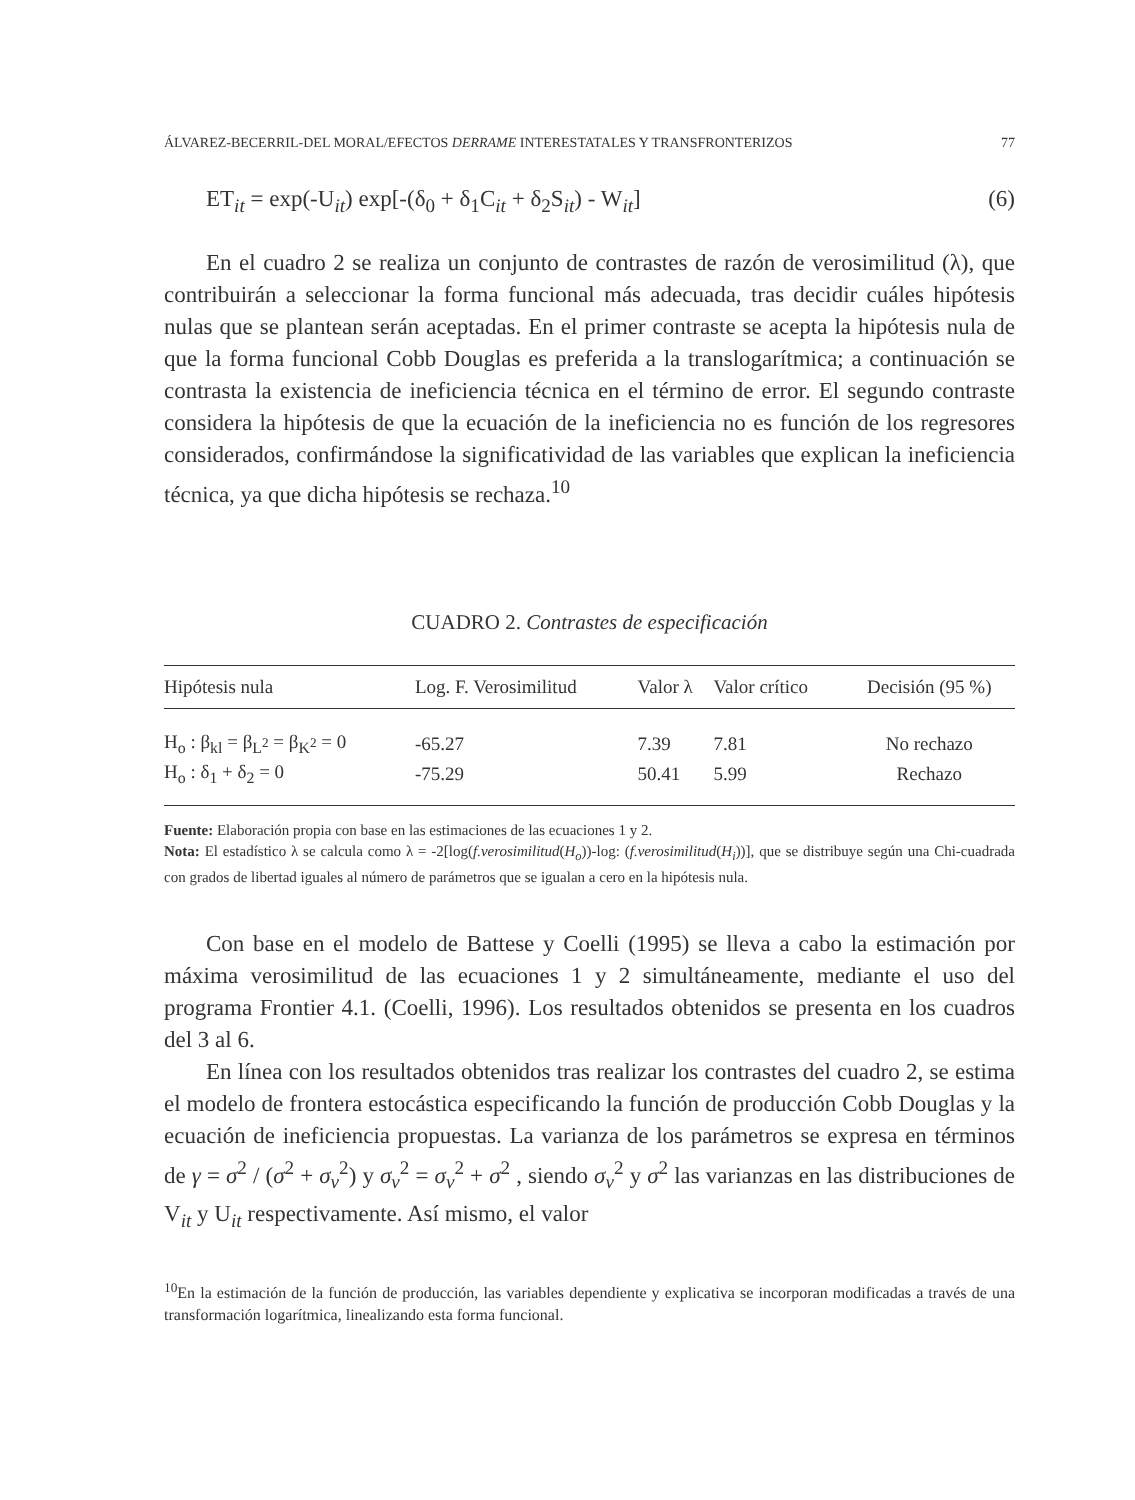ÁLVAREZ-BECERRIL-DEL MORAL/EFECTOS DERRAME INTERESTATALES Y TRANSFRONTERIZOS 77
ET<sub>it</sub> = exp(-U<sub>it</sub>) exp[-(δ<sub>0</sub> + δ<sub>1</sub>C<sub>it</sub> + δ<sub>2</sub>S<sub>it</sub>) - W<sub>it</sub>] (6)
En el cuadro 2 se realiza un conjunto de contrastes de razón de verosimilitud (λ), que contribuirán a seleccionar la forma funcional más adecuada, tras decidir cuáles hipótesis nulas que se plantean serán aceptadas. En el primer contraste se acepta la hipótesis nula de que la forma funcional Cobb Douglas es preferida a la translogarítmica; a continuación se contrasta la existencia de ineficiencia técnica en el término de error. El segundo contraste considera la hipótesis de que la ecuación de la ineficiencia no es función de los regresores considerados, confirmándose la significatividad de las variables que explican la ineficiencia técnica, ya que dicha hipótesis se rechaza.<sup>10</sup>
CUADRO 2. Contrastes de especificación
| Hipótesis nula | Log. F. Verosimilitud | Valor λ | Valor crítico | Decisión (95 %) |
| --- | --- | --- | --- | --- |
| H<sub>o</sub> : β<sub>kl</sub> = β<sub>L<sup>2</sup></sub> = β<sub>K<sup>2</sup></sub> = 0 | -65.27 | 7.39 | 7.81 | No rechazo |
| H<sub>o</sub> : δ<sub>1</sub> + δ<sub>2</sub> = 0 | -75.29 | 50.41 | 5.99 | Rechazo |
Fuente: Elaboración propia con base en las estimaciones de las ecuaciones 1 y 2.
Nota: El estadístico λ se calcula como λ = -2[log(f.verosimilitud(H<sub>o</sub>))-log: (f.verosimilitud(H<sub>i</sub>))], que se distribuye según una Chi-cuadrada con grados de libertad iguales al número de parámetros que se igualan a cero en la hipótesis nula.
Con base en el modelo de Battese y Coelli (1995) se lleva a cabo la estimación por máxima verosimilitud de las ecuaciones 1 y 2 simultáneamente, mediante el uso del programa Frontier 4.1. (Coelli, 1996). Los resultados obtenidos se presenta en los cuadros del 3 al 6.
En línea con los resultados obtenidos tras realizar los contrastes del cuadro 2, se estima el modelo de frontera estocástica especificando la función de producción Cobb Douglas y la ecuación de ineficiencia propuestas. La varianza de los parámetros se expresa en términos de γ = σ<sup>2</sup> / (σ<sup>2</sup> + σ<sub>v</sub><sup>2</sup>) y σ<sub>v</sub><sup>2</sup> = σ<sub>v</sub><sup>2</sup> + σ<sup>2</sup> , siendo σ<sub>v</sub><sup>2</sup> y σ<sup>2</sup> las varianzas en las distribuciones de V<sub>it</sub> y U<sub>it</sub> respectivamente. Así mismo, el valor
<sup>10</sup> En la estimación de la función de producción, las variables dependiente y explicativa se incorporan modificadas a través de una transformación logarítmica, linealizando esta forma funcional.